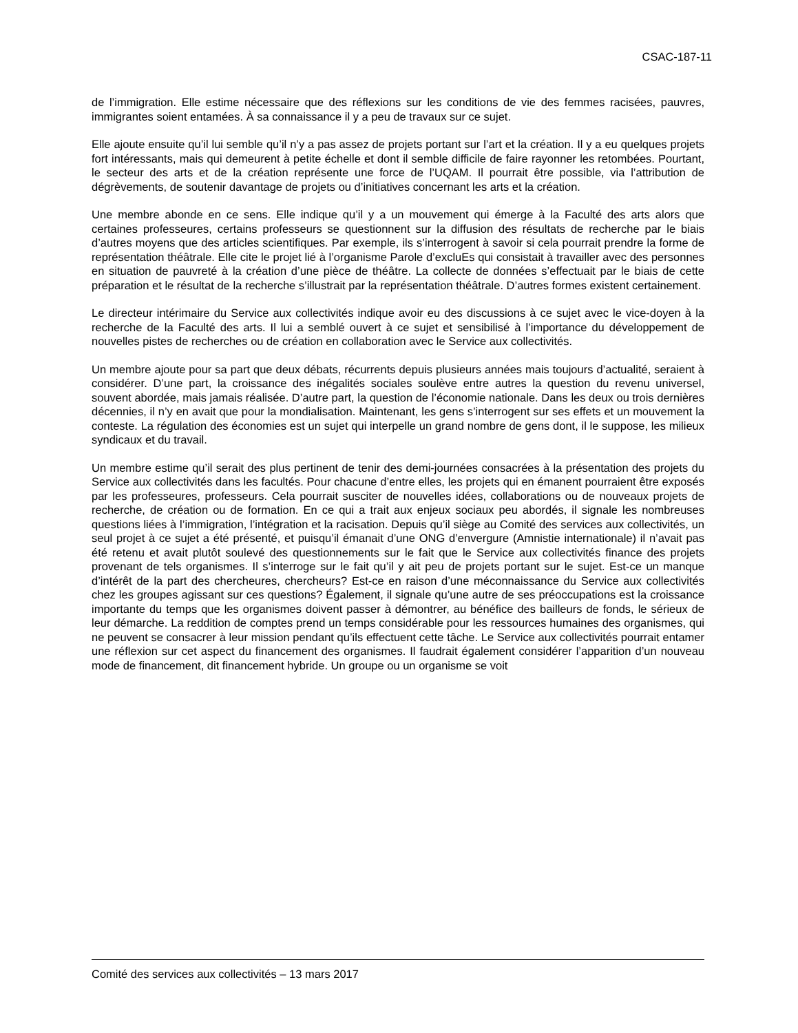CSAC-187-11
de l’immigration. Elle estime nécessaire que des réflexions sur les conditions de vie des femmes racisées, pauvres, immigrantes soient entamées. À sa connaissance il y a peu de travaux sur ce sujet.
Elle ajoute ensuite qu’il lui semble qu’il n’y a pas assez de projets portant sur l’art et la création. Il y a eu quelques projets fort intéressants, mais qui demeurent à petite échelle et dont il semble difficile de faire rayonner les retombées. Pourtant, le secteur des arts et de la création représente une force de l’UQAM. Il pourrait être possible, via l’attribution de dégrèvements, de soutenir davantage de projets ou d’initiatives concernant les arts et la création.
Une membre abonde en ce sens. Elle indique qu’il y a un mouvement qui émerge à la Faculté des arts alors que certaines professeures, certains professeurs se questionnent sur la diffusion des résultats de recherche par le biais d’autres moyens que des articles scientifiques. Par exemple, ils s’interrogent à savoir si cela pourrait prendre la forme de représentation théâtrale. Elle cite le projet lié à l’organisme Parole d’excluEs qui consistait à travailler avec des personnes en situation de pauvreté à la création d’une pièce de théâtre. La collecte de données s’effectuait par le biais de cette préparation et le résultat de la recherche s’illustrait par la représentation théâtrale. D’autres formes existent certainement.
Le directeur intérimaire du Service aux collectivités indique avoir eu des discussions à ce sujet avec le vice-doyen à la recherche de la Faculté des arts. Il lui a semblé ouvert à ce sujet et sensibilisé à l’importance du développement de nouvelles pistes de recherches ou de création en collaboration avec le Service aux collectivités.
Un membre ajoute pour sa part que deux débats, récurrents depuis plusieurs années mais toujours d’actualité, seraient à considérer. D’une part, la croissance des inégalités sociales soulève entre autres la question du revenu universel, souvent abordée, mais jamais réalisée. D’autre part, la question de l’économie nationale. Dans les deux ou trois dernières décennies, il n’y en avait que pour la mondialisation. Maintenant, les gens s’interrogent sur ses effets et un mouvement la conteste. La régulation des économies est un sujet qui interpelle un grand nombre de gens dont, il le suppose, les milieux syndicaux et du travail.
Un membre estime qu’il serait des plus pertinent de tenir des demi-journées consacrées à la présentation des projets du Service aux collectivités dans les facultés. Pour chacune d’entre elles, les projets qui en émanent pourraient être exposés par les professeures, professeurs. Cela pourrait susciter de nouvelles idées, collaborations ou de nouveaux projets de recherche, de création ou de formation. En ce qui a trait aux enjeux sociaux peu abordés, il signale les nombreuses questions liées à l’immigration, l’intégration et la racisation. Depuis qu’il siège au Comité des services aux collectivités, un seul projet à ce sujet a été présenté, et puisqu’il émanait d’une ONG d’envergure (Amnistie internationale) il n’avait pas été retenu et avait plutôt soulevé des questionnements sur le fait que le Service aux collectivités finance des projets provenant de tels organismes. Il s’interroge sur le fait qu’il y ait peu de projets portant sur le sujet. Est-ce un manque d’intérêt de la part des chercheures, chercheurs? Est-ce en raison d’une méconnaissance du Service aux collectivités chez les groupes agissant sur ces questions? Également, il signale qu’une autre de ses préoccupations est la croissance importante du temps que les organismes doivent passer à démontrer, au bénéfice des bailleurs de fonds, le sérieux de leur démarche. La reddition de comptes prend un temps considérable pour les ressources humaines des organismes, qui ne peuvent se consacrer à leur mission pendant qu’ils effectuent cette tâche. Le Service aux collectivités pourrait entamer une réflexion sur cet aspect du financement des organismes. Il faudrait également considérer l’apparition d’un nouveau mode de financement, dit financement hybride. Un groupe ou un organisme se voit
Comité des services aux collectivités – 13 mars 2017